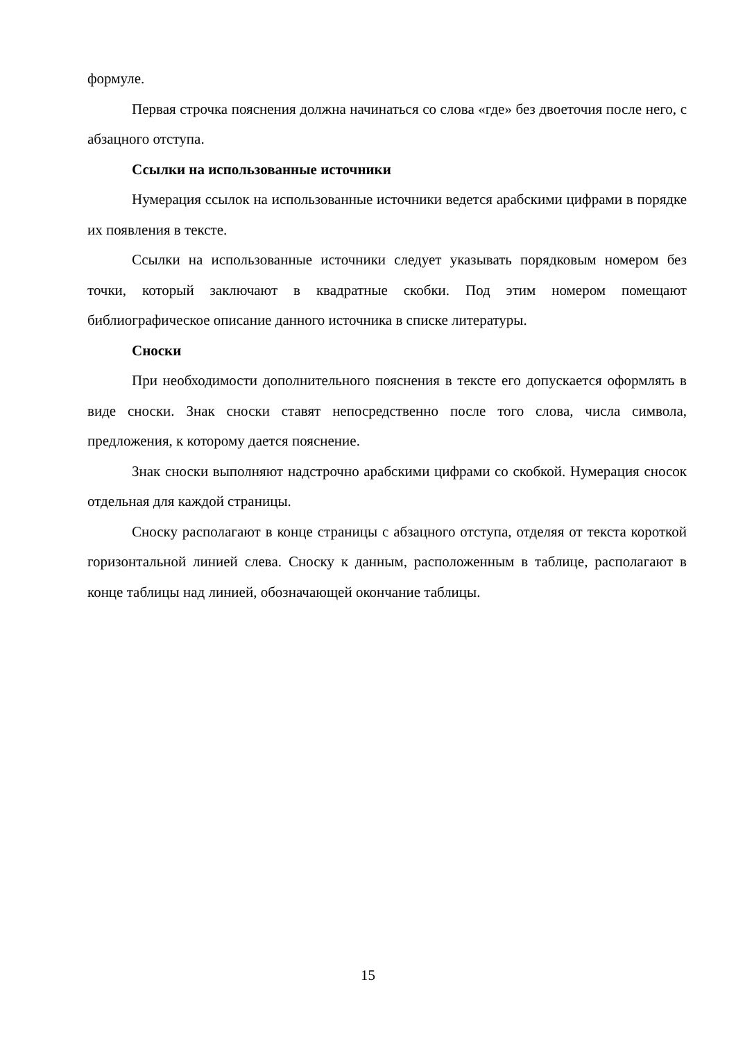формуле.
Первая строчка пояснения должна начинаться со слова «где» без двоеточия после него, с абзацного отступа.
Ссылки на использованные источники
Нумерация ссылок на использованные источники ведется арабскими цифрами в порядке их появления в тексте.
Ссылки на использованные источники следует указывать порядковым номером без точки, который заключают в квадратные скобки. Под этим номером помещают библиографическое описание данного источника в списке литературы.
Сноски
При необходимости дополнительного пояснения в тексте его допускается оформлять в виде сноски. Знак сноски ставят непосредственно после того слова, числа символа, предложения, к которому дается пояснение.
Знак сноски выполняют надстрочно арабскими цифрами со скобкой. Нумерация сносок отдельная для каждой страницы.
Сноску располагают в конце страницы с абзацного отступа, отделяя от текста короткой горизонтальной линией слева. Сноску к данным, расположенным в таблице, располагают в конце таблицы над линией, обозначающей окончание таблицы.
15